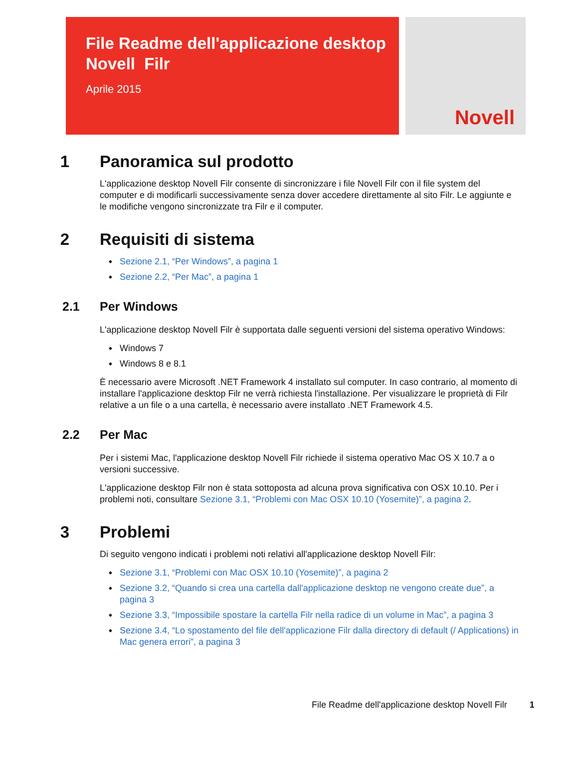File Readme dell'applicazione desktop Novell Filr
Aprile 2015
Novell
1 Panoramica sul prodotto
L'applicazione desktop Novell Filr consente di sincronizzare i file Novell Filr con il file system del computer e di modificarli successivamente senza dover accedere direttamente al sito Filr. Le aggiunte e le modifiche vengono sincronizzate tra Filr e il computer.
2 Requisiti di sistema
Sezione 2.1, “Per Windows”, a pagina 1
Sezione 2.2, “Per Mac”, a pagina 1
2.1 Per Windows
L'applicazione desktop Novell Filr è supportata dalle seguenti versioni del sistema operativo Windows:
Windows 7
Windows 8 e 8.1
È necessario avere Microsoft .NET Framework 4 installato sul computer. In caso contrario, al momento di installare l'applicazione desktop Filr ne verrà richiesta l'installazione. Per visualizzare le proprietà di Filr relative a un file o a una cartella, è necessario avere installato .NET Framework 4.5.
2.2 Per Mac
Per i sistemi Mac, l'applicazione desktop Novell Filr richiede il sistema operativo Mac OS X 10.7 a o versioni successive.
L'applicazione desktop Filr non è stata sottoposta ad alcuna prova significativa con OSX 10.10. Per i problemi noti, consultare Sezione 3.1, “Problemi con Mac OSX 10.10 (Yosemite)”, a pagina 2.
3 Problemi
Di seguito vengono indicati i problemi noti relativi all'applicazione desktop Novell Filr:
Sezione 3.1, “Problemi con Mac OSX 10.10 (Yosemite)”, a pagina 2
Sezione 3.2, “Quando si crea una cartella dall'applicazione desktop ne vengono create due”, a pagina 3
Sezione 3.3, “Impossibile spostare la cartella Filr nella radice di un volume in Mac”, a pagina 3
Sezione 3.4, “Lo spostamento del file dell'applicazione Filr dalla directory di default (/ Applications) in Mac genera errori”, a pagina 3
File Readme dell'applicazione desktop Novell Filr 1